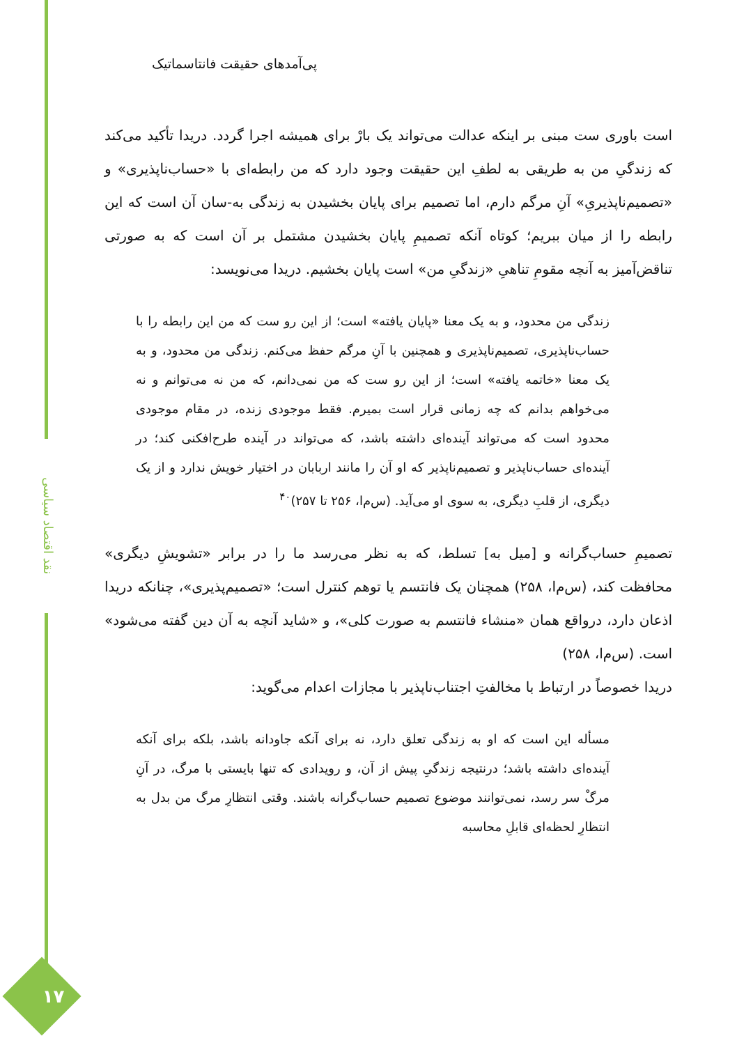نقد اقتصاد سیاسی
۱۷
پی‌آمدهای حقیقت فانتاسماتیک
است باوری ست مبنی بر اینکه عدالت می‌تواند یک بارْ برای همیشه اجرا گردد. دریدا تأکید می‌کند که زندگیِ من به طریقی به لطفِ این حقیقت وجود دارد که من رابطه‌ای با «حساب‌ناپذیری» و «تصمیم‌ناپذیریِ» آنِ مرگم دارم، اما تصمیم برای پایان بخشیدن به زندگی به‌-سان آن است که این رابطه را از میان ببریم؛ کوتاه آنکه تصمیمِ پایان بخشیدن مشتمل بر آن است که به صورتی تناقض‌آمیز به آنچه مقومِ تناهیِ «زندگیِ من» است پایان بخشیم. دریدا می‌نویسد:
زندگی من محدود، و به یک معنا «پایان یافته» است؛ از این رو ست که من این رابطه را با حساب‌ناپذیری، تصمیم‌ناپذیری و همچنین با آنِ مرگم حفظ می‌کنم. زندگی من محدود، و به یک معنا «خاتمه یافته» است؛ از این رو ست که من نمی‌دانم، که من نه می‌توانم و نه می‌خواهم بدانم که چه زمانی قرار است بمیرم. فقط موجودی زنده، در مقام موجودی محدود است که می‌تواند آینده‌ای داشته باشد، که می‌تواند در آینده طرح‌افکنی کند؛ در آینده‌ای حساب‌ناپذیر و تصمیم‌ناپذیر که او آن را مانند اربابان در اختیار خویش ندارد و از یک دیگری، از قلبِ دیگری، به سوی او می‌آید. (س‌م‌ا، ۲۵۶ تا ۲۵۷)<sup>۴۰</sup>
تصمیمِ حساب‌گرانه و [میل به] تسلط، که به نظر می‌رسد ما را در برابر «تشویشِ دیگری» محافظت کند، (س‌م‌ا، ۲۵۸) همچنان یک فانتسم یا توهم کنترل است؛ «تصمیم‌پذیری»، چنانکه دریدا اذعان دارد، درواقع همان «منشاء فانتسم به صورت کلی»، و «شاید آنچه به آن دین گفته می‌شود» است. (س‌م‌ا، ۲۵۸)
دریدا خصوصاً در ارتباط با مخالفتِ اجتناب‌ناپذیر با مجازات اعدام می‌گوید:
مسأله این است که او به زندگی تعلق دارد، نه برای آنکه جاودانه باشد، بلکه برای آنکه آینده‌ای داشته باشد؛ درنتیجه زندگیِ پیش از آن، و رویدادی که تنها بایستی با مرگ، در آنِ مرگْ سر رسد، نمی‌توانند موضوع تصمیم حساب‌گرانه باشند. وقتی انتظارِ مرگ من بدل به انتظارِ لحظه‌ای قابلِ محاسبه